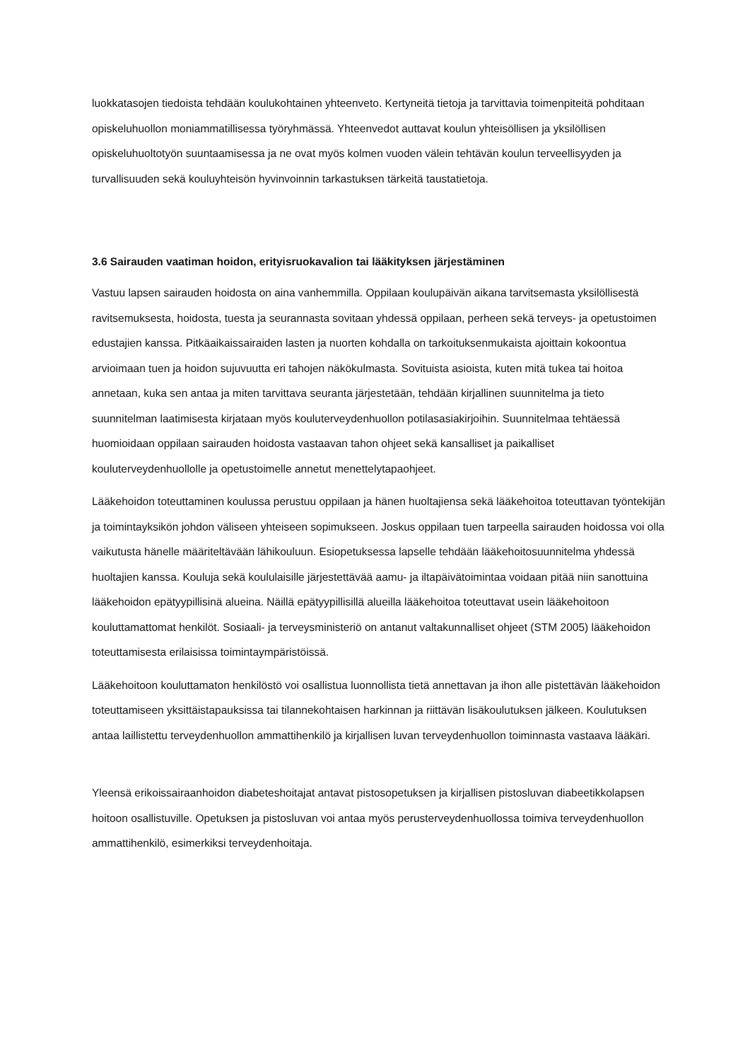luokkatasojen tiedoista tehdään koulukohtainen yhteenveto. Kertyneitä tietoja ja tarvittavia toimenpiteitä pohditaan opiskeluhuollon moniammatillisessa työryhmässä. Yhteenvedot auttavat koulun yhteisöllisen ja yksilöllisen opiskeluhuoltotyön suuntaamisessa ja ne ovat myös kolmen vuoden välein tehtävän koulun terveellisyyden ja turvallisuuden sekä kouluyhteisön hyvinvoinnin tarkastuksen tärkeitä taustatietoja.
3.6 Sairauden vaatiman hoidon, erityisruokavalion tai lääkityksen järjestäminen
Vastuu lapsen sairauden hoidosta on aina vanhemmilla. Oppilaan koulupäivän aikana tarvitsemasta yksilöllisestä ravitsemuksesta, hoidosta, tuesta ja seurannasta sovitaan yhdessä oppilaan, perheen sekä terveys- ja opetustoimen edustajien kanssa. Pitkäaikaissairaiden lasten ja nuorten kohdalla on tarkoituksenmukaista ajoittain kokoontua arvioimaan tuen ja hoidon sujuvuutta eri tahojen näkökulmasta. Sovituista asioista, kuten mitä tukea tai hoitoa annetaan, kuka sen antaa ja miten tarvittava seuranta järjestetään, tehdään kirjallinen suunnitelma ja tieto suunnitelman laatimisesta kirjataan myös kouluterveydenhuollon potilasasiakirjoihin. Suunnitelmaa tehtäessä huomioidaan oppilaan sairauden hoidosta vastaavan tahon ohjeet sekä kansalliset ja paikalliset kouluterveydenhuollolle ja opetustoimelle annetut menettelytapaohjeet.
Lääkehoidon toteuttaminen koulussa perustuu oppilaan ja hänen huoltajiensa sekä lääkehoitoa toteuttavan työntekijän ja toimintayksikön johdon väliseen yhteiseen sopimukseen. Joskus oppilaan tuen tarpeella sairauden hoidossa voi olla vaikutusta hänelle määriteltävään lähikouluun. Esiopetuksessa lapselle tehdään lääkehoitosuunnitelma yhdessä huoltajien kanssa. Kouluja sekä koululaisille järjestettävää aamu- ja iltapäivätoimintaa voidaan pitää niin sanottuina lääkehoidon epätyypillisinä alueina. Näillä epätyypillisillä alueilla lääkehoitoa toteuttavat usein lääkehoitoon kouluttamattomat henkilöt. Sosiaali- ja terveysministeriö on antanut valtakunnalliset ohjeet (STM 2005) lääkehoidon toteuttamisesta erilaisissa toimintaympäristöissä.
Lääkehoitoon kouluttamaton henkilöstö voi osallistua luonnollista tietä annettavan ja ihon alle pistettävän lääkehoidon toteuttamiseen yksittäistapauksissa tai tilannekohtaisen harkinnan ja riittävän lisäkoulutuksen jälkeen. Koulutuksen antaa laillistettu terveydenhuollon ammattihenkilö ja kirjallisen luvan terveydenhuollon toiminnasta vastaava lääkäri.
Yleensä erikoissairaanhoidon diabeteshoitajat antavat pistosopetuksen ja kirjallisen pistosluvan diabeetikkolapsen hoitoon osallistuville. Opetuksen ja pistosluvan voi antaa myös perusterveydenhuollossa toimiva terveydenhuollon ammattihenkilö, esimerkiksi terveydenhoitaja.